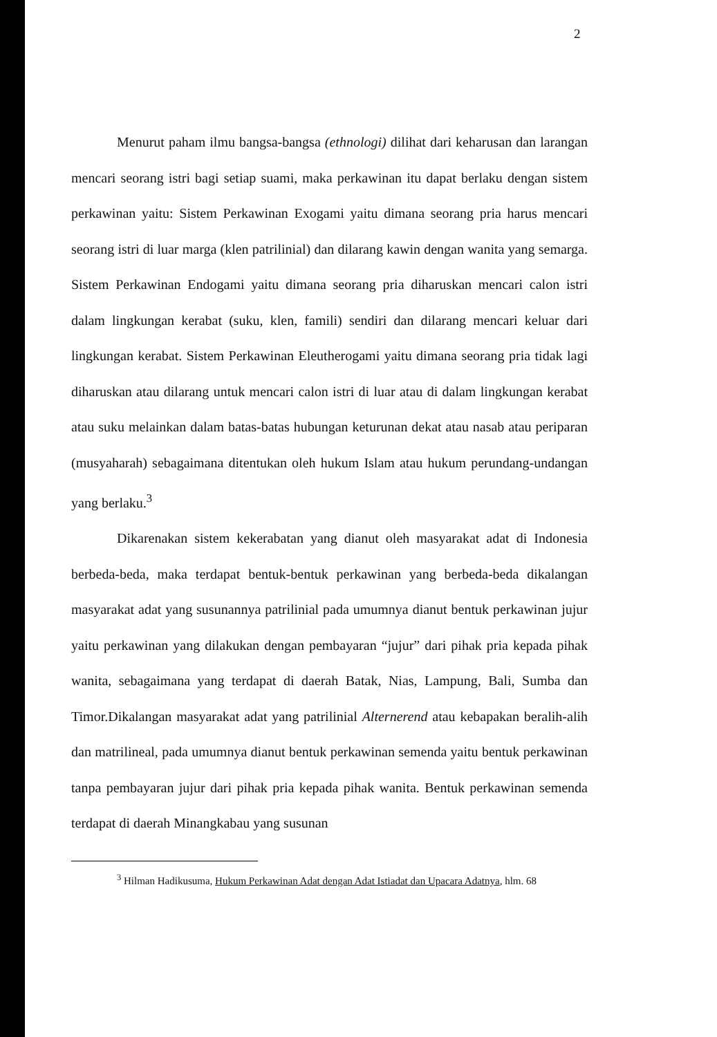2
Menurut paham ilmu bangsa-bangsa (ethnologi) dilihat dari keharusan dan larangan mencari seorang istri bagi setiap suami, maka perkawinan itu dapat berlaku dengan sistem perkawinan yaitu: Sistem Perkawinan Exogami yaitu dimana seorang pria harus mencari seorang istri di luar marga (klen patrilinial) dan dilarang kawin dengan wanita yang semarga. Sistem Perkawinan Endogami yaitu dimana seorang pria diharuskan mencari calon istri dalam lingkungan kerabat (suku, klen, famili) sendiri dan dilarang mencari keluar dari lingkungan kerabat. Sistem Perkawinan Eleutherogami yaitu dimana seorang pria tidak lagi diharuskan atau dilarang untuk mencari calon istri di luar atau di dalam lingkungan kerabat atau suku melainkan dalam batas-batas hubungan keturunan dekat atau nasab atau periparan (musyaharah) sebagaimana ditentukan oleh hukum Islam atau hukum perundang-undangan yang berlaku.<sup>3</sup>
Dikarenakan sistem kekerabatan yang dianut oleh masyarakat adat di Indonesia berbeda-beda, maka terdapat bentuk-bentuk perkawinan yang berbeda-beda dikalangan masyarakat adat yang susunannya patrilinial pada umumnya dianut bentuk perkawinan jujur yaitu perkawinan yang dilakukan dengan pembayaran “jujur” dari pihak pria kepada pihak wanita, sebagaimana yang terdapat di daerah Batak, Nias, Lampung, Bali, Sumba dan Timor.Dikalangan masyarakat adat yang patrilinial Alternerend atau kebapakan beralih-alih dan matrilineal, pada umumnya dianut bentuk perkawinan semenda yaitu bentuk perkawinan tanpa pembayaran jujur dari pihak pria kepada pihak wanita. Bentuk perkawinan semenda terdapat di daerah Minangkabau yang susunan
<sup>3</sup> Hilman Hadikusuma, Hukum Perkawinan Adat dengan Adat Istiadat dan Upacara Adatnya, hlm. 68